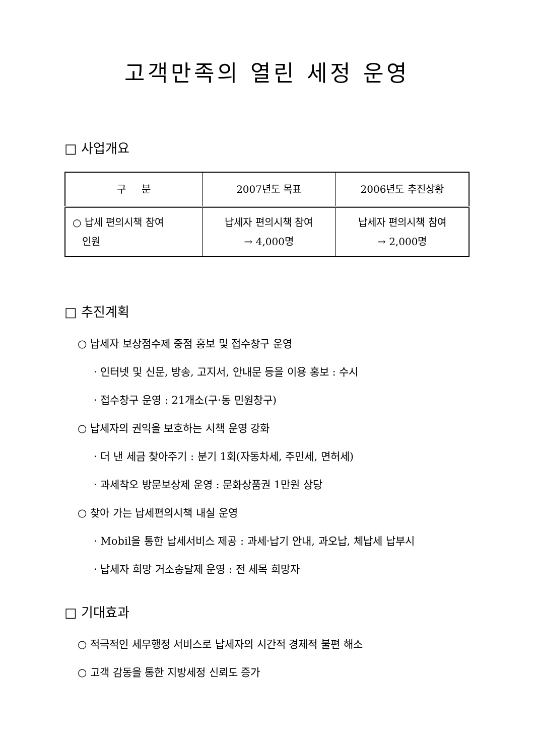고객만족의 열린 세정 운영
□ 사업개요
| 구 분 | 2007년도 목표 | 2006년도 추진상황 |
| --- | --- | --- |
| ○ 납세 편의시책 참여 인원 | 납세자 편의시책 참여 → 4,000명 | 납세자 편의시책 참여 → 2,000명 |
□ 추진계획
○ 납세자 보상점수제 중점 홍보 및 접수창구 운영
· 인터넷 및 신문, 방송, 고지서, 안내문 등을 이용 홍보 : 수시
· 접수창구 운영 : 21개소(구·동 민원창구)
○ 납세자의 권익을 보호하는 시책 운영 강화
· 더 낸 세금 찾아주기 : 분기 1회(자동차세, 주민세, 면허세)
· 과세착오 방문보상제 운영 : 문화상품권 1만원 상당
○ 찾아 가는 납세편의시책 내실 운영
· Mobil을 통한 납세서비스 제공 : 과세·납기 안내, 과오납, 체납세 납부시
· 납세자 희망 거소송달제 운영 : 전 세목 희망자
□ 기대효과
○ 적극적인 세무행정 서비스로 납세자의 시간적 경제적 불편 해소
○ 고객 감동을 통한 지방세정 신뢰도 증가